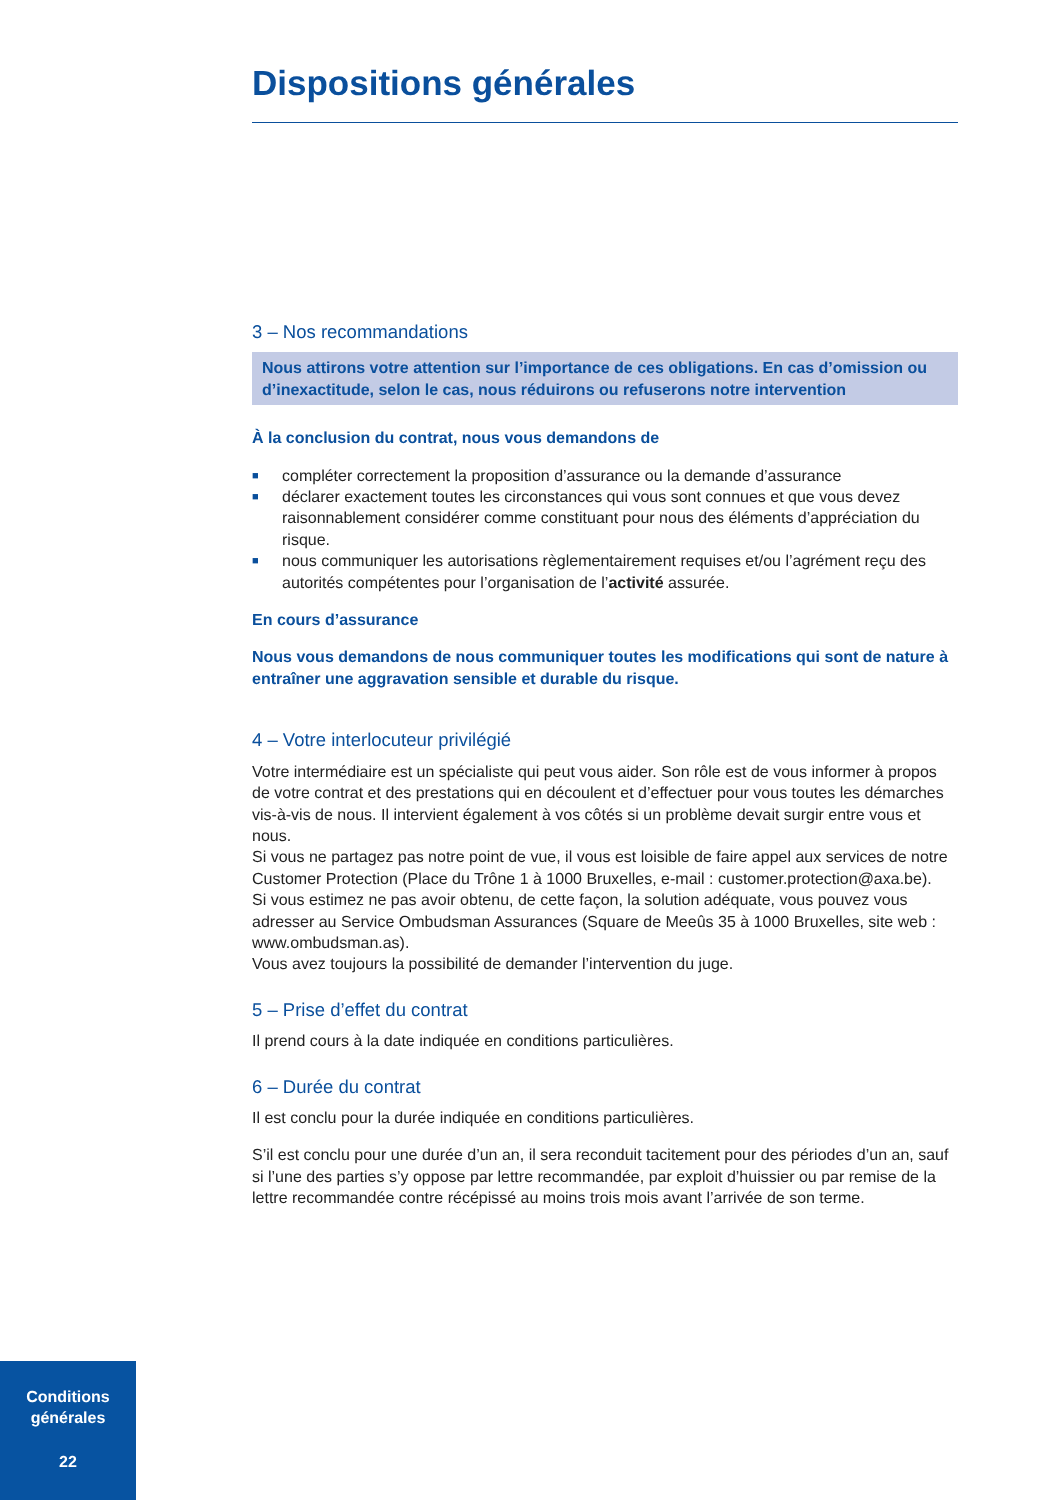Dispositions générales
3 – Nos recommandations
Nous attirons votre attention sur l’importance de ces obligations. En cas d’omission ou d’inexactitude, selon le cas, nous réduirons ou refuserons notre intervention
À la conclusion du contrat, nous vous demandons de
■ compléter correctement la proposition d’assurance ou la demande d’assurance
■ déclarer exactement toutes les circonstances qui vous sont connues et que vous devez raisonnablement considérer comme constituant pour nous des éléments d’appréciation du risque.
■ nous communiquer les autorisations règlementairement requises et/ou l’agrément reçu des autorités compétentes pour l’organisation de l’activité assurée.
En cours d’assurance
Nous vous demandons de nous communiquer toutes les modifications qui sont de nature à entraîner une aggravation sensible et durable du risque.
4 – Votre interlocuteur privilégié
Votre intermédiaire est un spécialiste qui peut vous aider. Son rôle est de vous informer à propos de votre contrat et des prestations qui en découlent et d’effectuer pour vous toutes les démarches vis-à-vis de nous. Il intervient également à vos côtés si un problème devait surgir entre vous et nous.
Si vous ne partagez pas notre point de vue, il vous est loisible de faire appel aux services de notre Customer Protection (Place du Trône 1 à 1000 Bruxelles, e-mail : customer.protection@axa.be).
Si vous estimez ne pas avoir obtenu, de cette façon, la solution adéquate, vous pouvez vous adresser au Service Ombudsman Assurances (Square de Meeûs 35 à 1000 Bruxelles, site web : www.ombudsman.as).
Vous avez toujours la possibilité de demander l’intervention du juge.
5 – Prise d’effet du contrat
Il prend cours à la date indiquée en conditions particulières.
6 – Durée du contrat
Il est conclu pour la durée indiquée en conditions particulières.
S’il est conclu pour une durée d’un an, il sera reconduit tacitement pour des périodes d’un an, sauf si l’une des parties s’y oppose par lettre recommandée, par exploit d’huissier ou par remise de la lettre recommandée contre récépissé au moins trois mois avant l’arrivée de son terme.
Conditions
générales
22